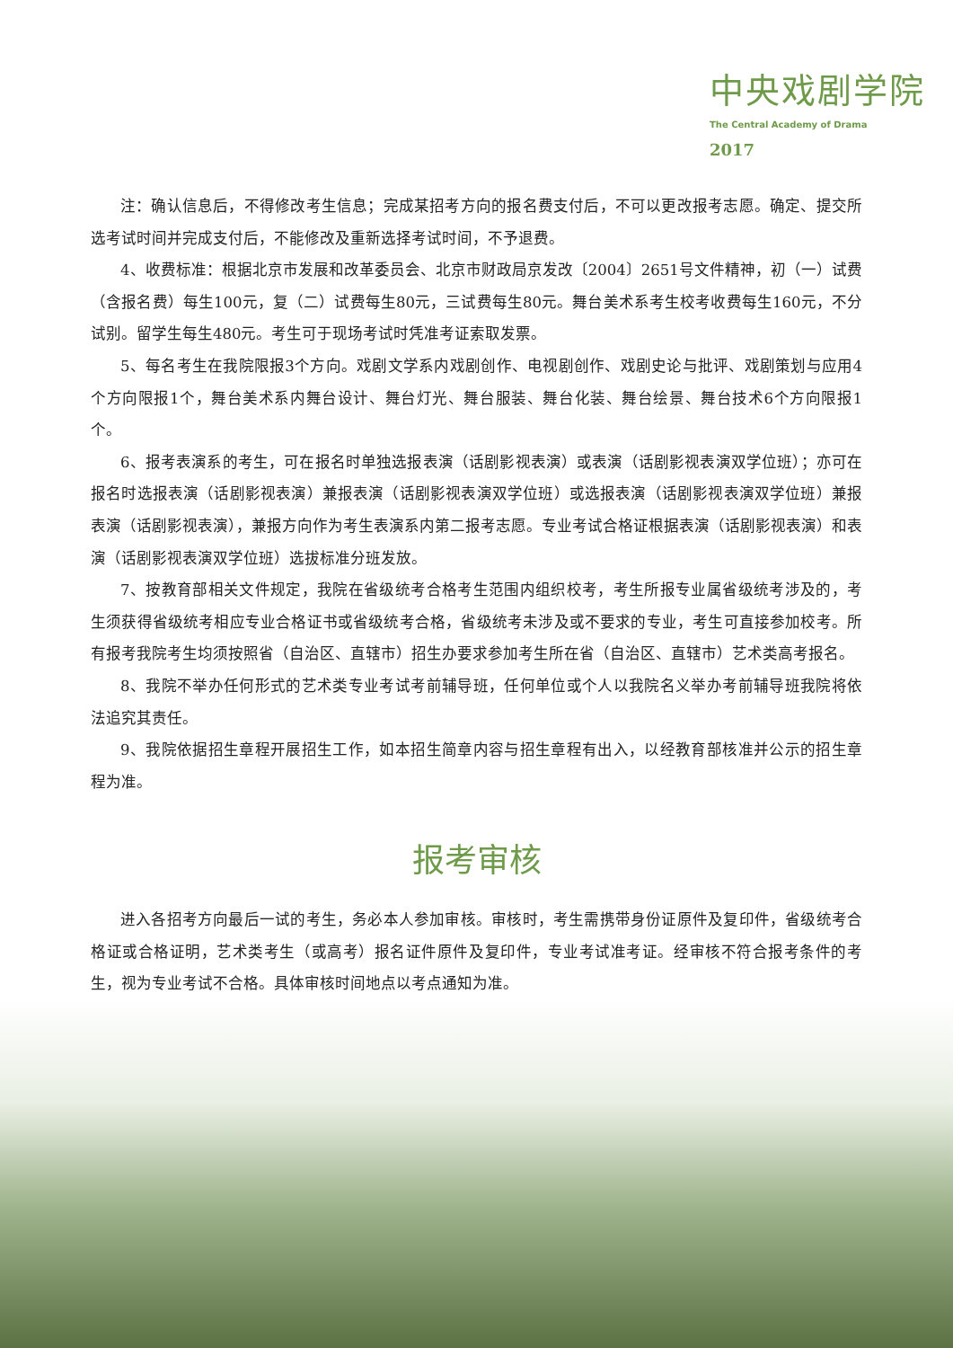中央戏剧学院
The Central Academy of Drama
2017
注：确认信息后，不得修改考生信息；完成某招考方向的报名费支付后，不可以更改报考志愿。确定、提交所选考试时间并完成支付后，不能修改及重新选择考试时间，不予退费。
4、收费标准：根据北京市发展和改革委员会、北京市财政局京发改〔2004〕2651号文件精神，初（一）试费（含报名费）每生100元，复（二）试费每生80元，三试费每生80元。舞台美术系考生校考收费每生160元，不分试别。留学生每生480元。考生可于现场考试时凭准考证索取发票。
5、每名考生在我院限报3个方向。戏剧文学系内戏剧创作、电视剧创作、戏剧史论与批评、戏剧策划与应用4个方向限报1个，舞台美术系内舞台设计、舞台灯光、舞台服装、舞台化装、舞台绘景、舞台技术6个方向限报1个。
6、报考表演系的考生，可在报名时单独选报表演（话剧影视表演）或表演（话剧影视表演双学位班）；亦可在报名时选报表演（话剧影视表演）兼报表演（话剧影视表演双学位班）或选报表演（话剧影视表演双学位班）兼报表演（话剧影视表演），兼报方向作为考生表演系内第二报考志愿。专业考试合格证根据表演（话剧影视表演）和表演（话剧影视表演双学位班）选拔标准分班发放。
7、按教育部相关文件规定，我院在省级统考合格考生范围内组织校考，考生所报专业属省级统考涉及的，考生须获得省级统考相应专业合格证书或省级统考合格，省级统考未涉及或不要求的专业，考生可直接参加校考。所有报考我院考生均须按照省（自治区、直辖市）招生办要求参加考生所在省（自治区、直辖市）艺术类高考报名。
8、我院不举办任何形式的艺术类专业考试考前辅导班，任何单位或个人以我院名义举办考前辅导班我院将依法追究其责任。
9、我院依据招生章程开展招生工作，如本招生简章内容与招生章程有出入，以经教育部核准并公示的招生章程为准。
报考审核
进入各招考方向最后一试的考生，务必本人参加审核。审核时，考生需携带身份证原件及复印件，省级统考合格证或合格证明，艺术类考生（或高考）报名证件原件及复印件，专业考试准考证。经审核不符合报考条件的考生，视为专业考试不合格。具体审核时间地点以考点通知为准。